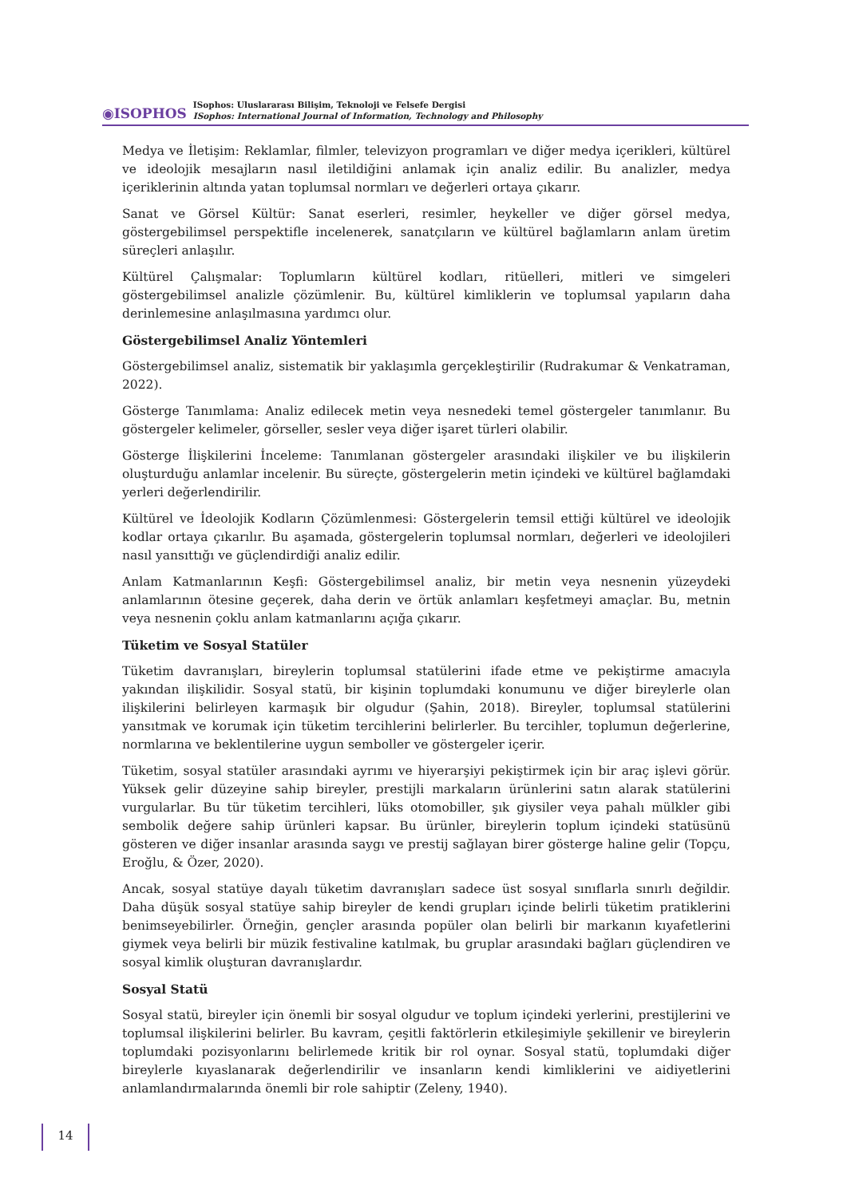◉ISOPHOS
ISophos: Uluslararası Bilişim, Teknoloji ve Felsefe Dergisi
ISophos: International Journal of Information, Technology and Philosophy
Medya ve İletişim: Reklamlar, filmler, televizyon programları ve diğer medya içerikleri, kültürel ve ideolojik mesajların nasıl iletildiğini anlamak için analiz edilir. Bu analizler, medya içeriklerinin altında yatan toplumsal normları ve değerleri ortaya çıkarır.
Sanat ve Görsel Kültür: Sanat eserleri, resimler, heykeller ve diğer görsel medya, göstergebilimsel perspektifle incelenerek, sanatçıların ve kültürel bağlamların anlam üretim süreçleri anlaşılır.
Kültürel Çalışmalar: Toplumların kültürel kodları, ritüelleri, mitleri ve simgeleri göstergebilimsel analizle çözümlenir. Bu, kültürel kimliklerin ve toplumsal yapıların daha derinlemesine anlaşılmasına yardımcı olur.
Göstergebilimsel Analiz Yöntemleri
Göstergebilimsel analiz, sistematik bir yaklaşımla gerçekleştirilir (Rudrakumar & Venkatraman, 2022).
Gösterge Tanımlama: Analiz edilecek metin veya nesnedeki temel göstergeler tanımlanır. Bu göstergeler kelimeler, görseller, sesler veya diğer işaret türleri olabilir.
Gösterge İlişkilerini İnceleme: Tanımlanan göstergeler arasındaki ilişkiler ve bu ilişkilerin oluşturduğu anlamlar incelenir. Bu süreçte, göstergelerin metin içindeki ve kültürel bağlamdaki yerleri değerlendirilir.
Kültürel ve İdeolojik Kodların Çözümlenmesi: Göstergelerin temsil ettiği kültürel ve ideolojik kodlar ortaya çıkarılır. Bu aşamada, göstergelerin toplumsal normları, değerleri ve ideolojileri nasıl yansıttığı ve güçlendirdiği analiz edilir.
Anlam Katmanlarının Keşfi: Göstergebilimsel analiz, bir metin veya nesnenin yüzeydeki anlamlarının ötesine geçerek, daha derin ve örtük anlamları keşfetmeyi amaçlar. Bu, metnin veya nesnenin çoklu anlam katmanlarını açığa çıkarır.
Tüketim ve Sosyal Statüler
Tüketim davranışları, bireylerin toplumsal statülerini ifade etme ve pekiştirme amacıyla yakından ilişkilidir. Sosyal statü, bir kişinin toplumdaki konumunu ve diğer bireylerle olan ilişkilerini belirleyen karmaşık bir olgudur (Şahin, 2018). Bireyler, toplumsal statülerini yansıtmak ve korumak için tüketim tercihlerini belirlerler. Bu tercihler, toplumun değerlerine, normlarına ve beklentilerine uygun semboller ve göstergeler içerir.
Tüketim, sosyal statüler arasındaki ayrımı ve hiyerarşiyi pekiştirmek için bir araç işlevi görür. Yüksek gelir düzeyine sahip bireyler, prestijli markaların ürünlerini satın alarak statülerini vurgularlar. Bu tür tüketim tercihleri, lüks otomobiller, şık giysiler veya pahalı mülkler gibi sembolik değere sahip ürünleri kapsar. Bu ürünler, bireylerin toplum içindeki statüsünü gösteren ve diğer insanlar arasında saygı ve prestij sağlayan birer gösterge haline gelir (Topçu, Eroğlu, & Özer, 2020).
Ancak, sosyal statüye dayalı tüketim davranışları sadece üst sosyal sınıflarla sınırlı değildir. Daha düşük sosyal statüye sahip bireyler de kendi grupları içinde belirli tüketim pratiklerini benimseyebilirler. Örneğin, gençler arasında popüler olan belirli bir markanın kıyafetlerini giymek veya belirli bir müzik festivaline katılmak, bu gruplar arasındaki bağları güçlendiren ve sosyal kimlik oluşturan davranışlardır.
Sosyal Statü
Sosyal statü, bireyler için önemli bir sosyal olgudur ve toplum içindeki yerlerini, prestijlerini ve toplumsal ilişkilerini belirler. Bu kavram, çeşitli faktörlerin etkileşimiyle şekillenir ve bireylerin toplumdaki pozisyonlarını belirlemede kritik bir rol oynar. Sosyal statü, toplumdaki diğer bireylerle kıyaslanarak değerlendirilir ve insanların kendi kimliklerini ve aidiyetlerini anlamlandırmalarında önemli bir role sahiptir (Zeleny, 1940).
14